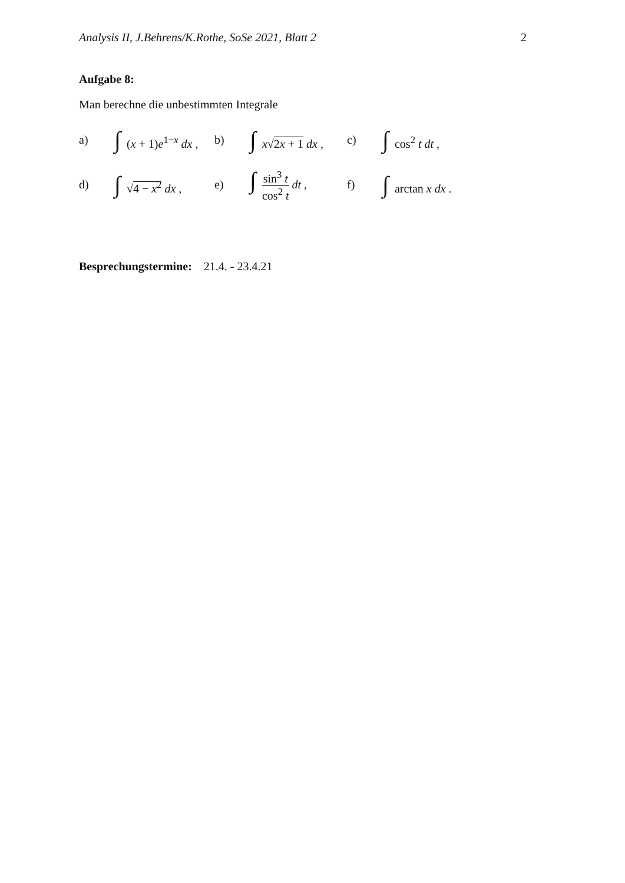Analysis II, J.Behrens/K.Rothe, SoSe 2021, Blatt 2 2
Aufgabe 8:
Man berechne die unbestimmten Integrale
a) ∫ (x + 1)e<sup>1−x</sup> dx , b) ∫ x√2x + 1 dx , c) ∫ cos<sup>2</sup> t dt ,
d) ∫ √4 − x<sup>2</sup> dx , e) ∫ sin<sup>3</sup> t cos<sup>2</sup> t dt , f) ∫ arctan x dx .
Besprechungstermine: 21.4. - 23.4.21